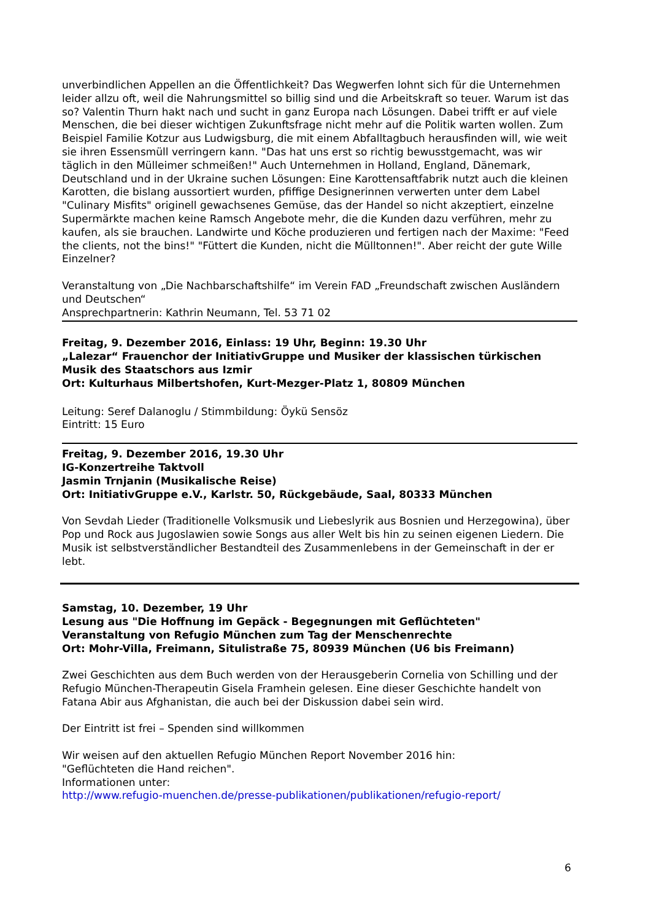unverbindlichen Appellen an die Öffentlichkeit? Das Wegwerfen lohnt sich für die Unternehmen leider allzu oft, weil die Nahrungsmittel so billig sind und die Arbeitskraft so teuer. Warum ist das so? Valentin Thurn hakt nach und sucht in ganz Europa nach Lösungen. Dabei trifft er auf viele Menschen, die bei dieser wichtigen Zukunftsfrage nicht mehr auf die Politik warten wollen. Zum Beispiel Familie Kotzur aus Ludwigsburg, die mit einem Abfalltagbuch herausfinden will, wie weit sie ihren Essensmüll verringern kann. "Das hat uns erst so richtig bewusstgemacht, was wir täglich in den Mülleimer schmeißen!" Auch Unternehmen in Holland, England, Dänemark, Deutschland und in der Ukraine suchen Lösungen: Eine Karottensaftfabrik nutzt auch die kleinen Karotten, die bislang aussortiert wurden, pfiffige Designerinnen verwerten unter dem Label "Culinary Misfits" originell gewachsenes Gemüse, das der Handel so nicht akzeptiert, einzelne Supermärkte machen keine Ramsch Angebote mehr, die die Kunden dazu verführen, mehr zu kaufen, als sie brauchen. Landwirte und Köche produzieren und fertigen nach der Maxime: "Feed the clients, not the bins!" "Füttert die Kunden, nicht die Mülltonnen!". Aber reicht der gute Wille Einzelner?
Veranstaltung von „Die Nachbarschaftshilfe“ im Verein FAD „Freundschaft zwischen Ausländern und Deutschen“
Ansprechpartnerin: Kathrin Neumann, Tel. 53 71 02
Freitag, 9. Dezember 2016, Einlass: 19 Uhr, Beginn: 19.30 Uhr
„Lalezar“ Frauenchor der InitiativGruppe und Musiker der klassischen türkischen Musik des Staatschors aus Izmir
Ort: Kulturhaus Milbertshofen, Kurt-Mezger-Platz 1, 80809 München
Leitung: Seref Dalanoglu / Stimmbildung: Öykü Sensöz
Eintritt: 15 Euro
Freitag, 9. Dezember 2016, 19.30 Uhr
IG-Konzertreihe Taktvoll
Jasmin Trnjanin (Musikalische Reise)
Ort: InitiativGruppe e.V., Karlstr. 50, Rückgebäude, Saal, 80333 München
Von Sevdah Lieder (Traditionelle Volksmusik und Liebeslyrik aus Bosnien und Herzegowina), über Pop und Rock aus Jugoslawien sowie Songs aus aller Welt bis hin zu seinen eigenen Liedern. Die Musik ist selbstverständlicher Bestandteil des Zusammenlebens in der Gemeinschaft in der er lebt.
Samstag, 10. Dezember, 19 Uhr
Lesung aus "Die Hoffnung im Gepäck - Begegnungen mit Geflüchteten"
Veranstaltung von Refugio München zum Tag der Menschenrechte
Ort: Mohr-Villa, Freimann, Situlistraße 75, 80939 München (U6 bis Freimann)
Zwei Geschichten aus dem Buch werden von der Herausgeberin Cornelia von Schilling und der Refugio München-Therapeutin Gisela Framhein gelesen. Eine dieser Geschichte handelt von Fatana Abir aus Afghanistan, die auch bei der Diskussion dabei sein wird.
Der Eintritt ist frei – Spenden sind willkommen
Wir weisen auf den aktuellen Refugio München Report November 2016 hin:
"Geflüchteten die Hand reichen".
Informationen unter:
http://www.refugio-muenchen.de/presse-publikationen/publikationen/refugio-report/
6